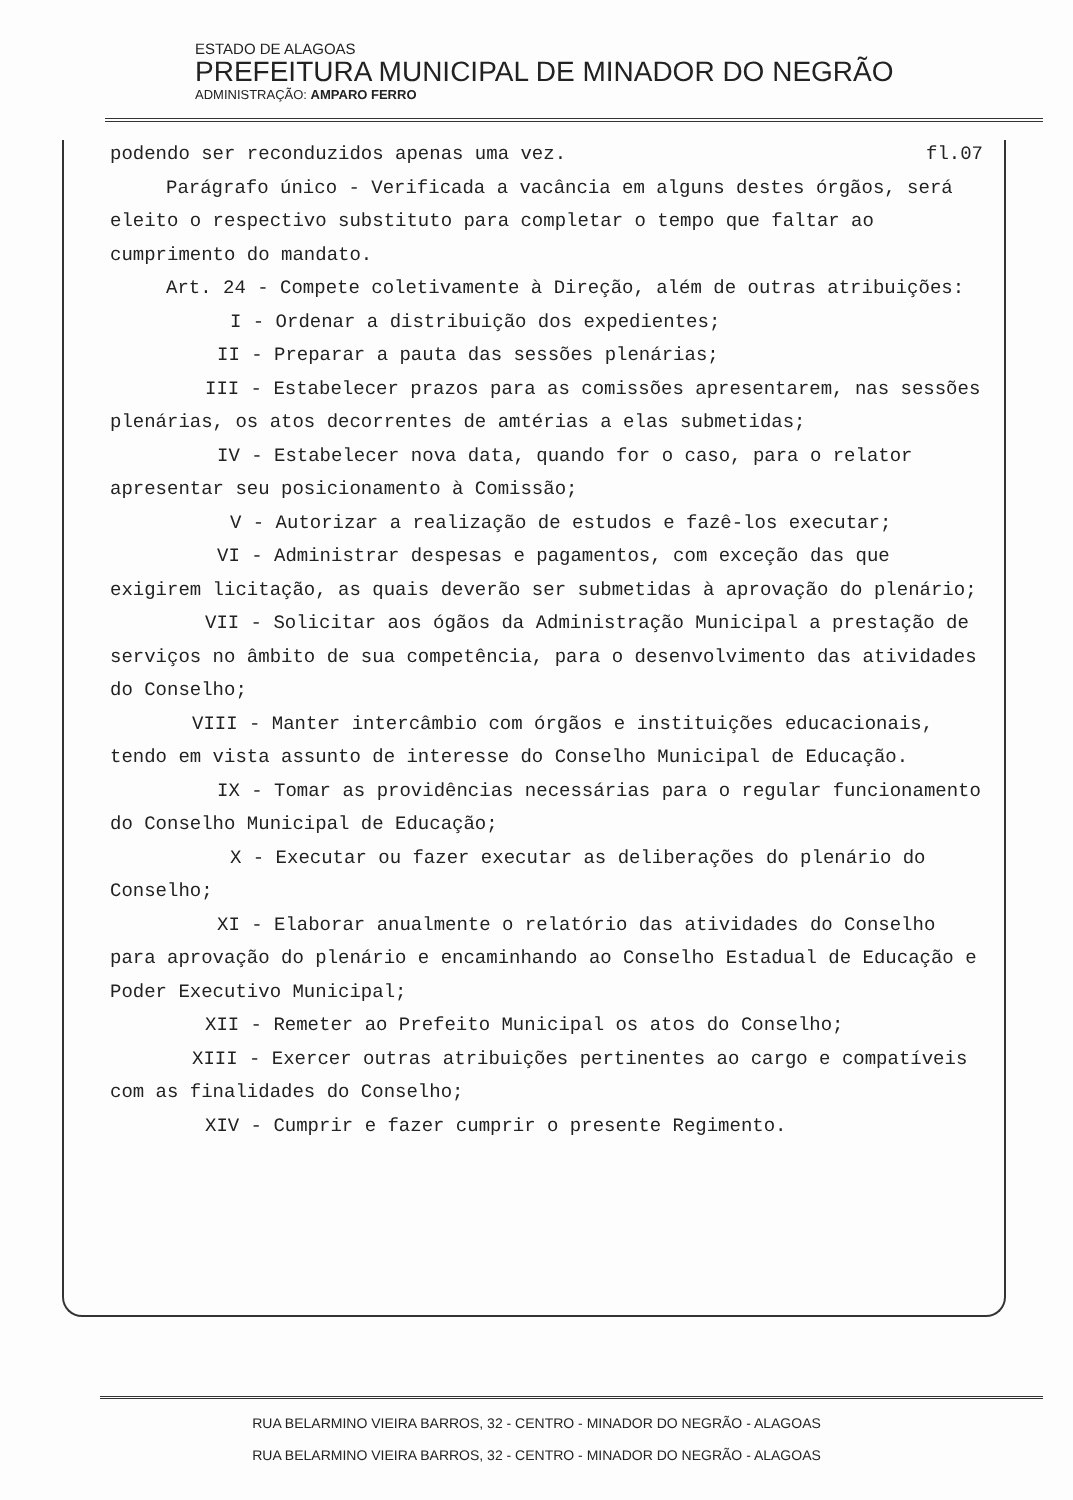ESTADO DE ALAGOAS
PREFEITURA MUNICIPAL DE MINADOR DO NEGRÃO
ADMINISTRAÇÃO: AMPARO FERRO
podendo ser reconduzidos apenas uma vez. fl.07
Parágrafo único - Verificada a vacância em alguns destes órgãos, será eleito o respectivo substituto para completar o tempo que faltar ao cumprimento do mandato.
Art. 24 - Compete coletivamente à Direção, além de outras atribuições:
I - Ordenar a distribuição dos expedientes;
II - Preparar a pauta das sessões plenárias;
III - Estabelecer prazos para as comissões apresentarem, nas sessões plenárias, os atos decorrentes de amtérias a elas submetidas;
IV - Estabelecer nova data, quando for o caso, para o relator apresentar seu posicionamento à Comissão;
V - Autorizar a realização de estudos e fazê-los executar;
VI - Administrar despesas e pagamentos, com exceção das que exigirem licitação, as quais deverão ser submetidas à aprovação do plenário;
VII - Solicitar aos ógãos da Administração Municipal a prestação de serviços no âmbito de sua competência, para o desenvolvimento das atividades do Conselho;
VIII - Manter intercâmbio com órgãos e instituições educacionais, tendo em vista assunto de interesse do Conselho Municipal de Educação.
IX - Tomar as providências necessárias para o regular funcionamento do Conselho Municipal de Educação;
X - Executar ou fazer executar as deliberações do plenário do Conselho;
XI - Elaborar anualmente o relatório das atividades do Conselho para aprovação do plenário e encaminhando ao Conselho Estadual de Educação e Poder Executivo Municipal;
XII - Remeter ao Prefeito Municipal os atos do Conselho;
XIII - Exercer outras atribuições pertinentes ao cargo e compatíveis com as finalidades do Conselho;
XIV - Cumprir e fazer cumprir o presente Regimento.
RUA BELARMINO VIEIRA BARROS, 32 - CENTRO - MINADOR DO NEGRÃO - ALAGOAS
RUA BELARMINO VIEIRA BARROS, 32 - CENTRO - MINADOR DO NEGRÃO - ALAGOAS